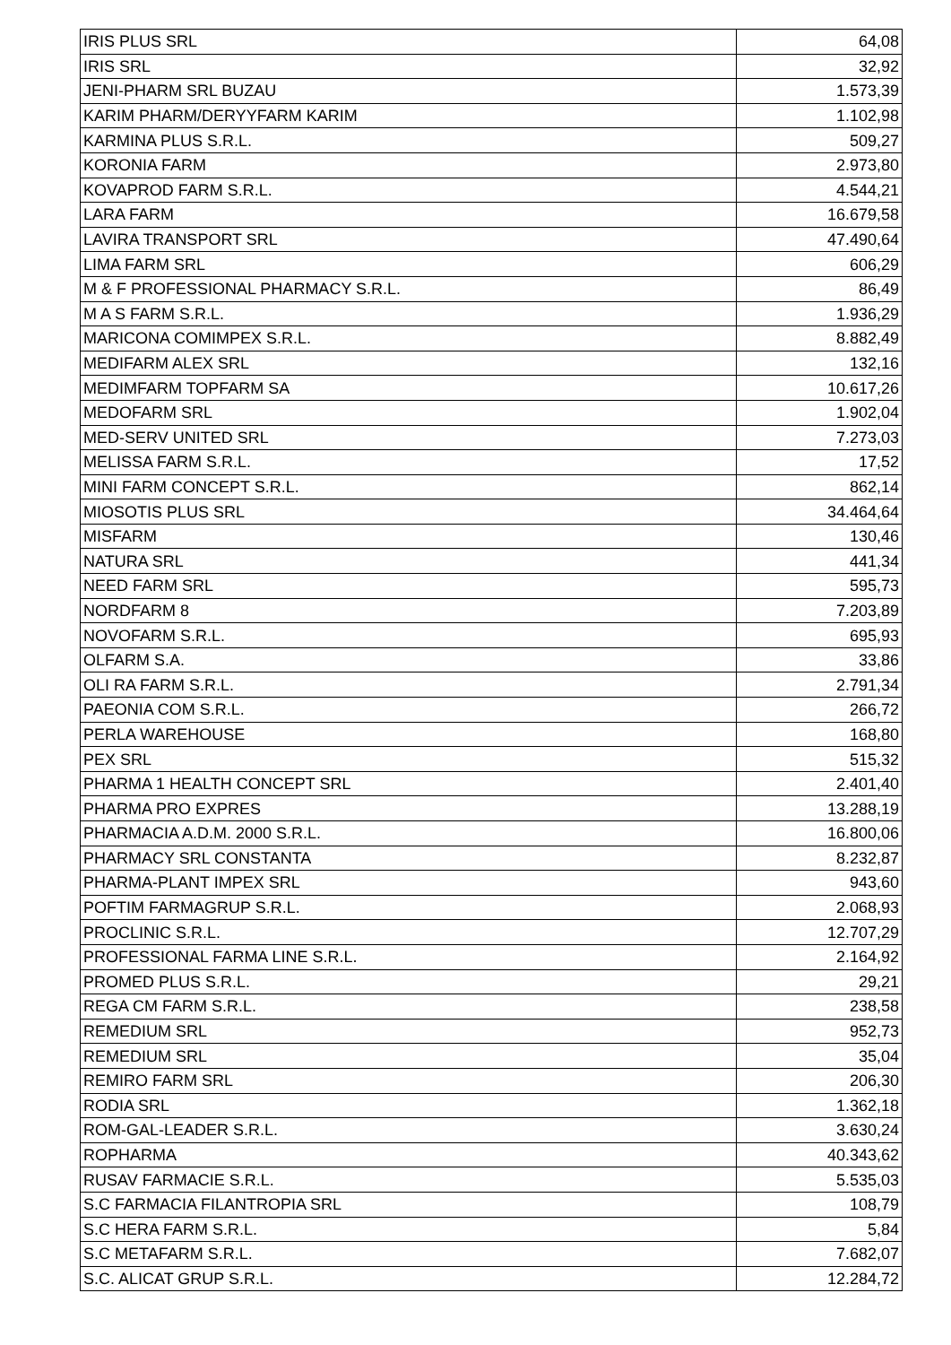| IRIS PLUS SRL | 64,08 |
| IRIS SRL | 32,92 |
| JENI-PHARM SRL BUZAU | 1.573,39 |
| KARIM PHARM/DERYYFARM KARIM | 1.102,98 |
| KARMINA PLUS S.R.L. | 509,27 |
| KORONIA FARM | 2.973,80 |
| KOVAPROD FARM S.R.L. | 4.544,21 |
| LARA FARM | 16.679,58 |
| LAVIRA TRANSPORT SRL | 47.490,64 |
| LIMA FARM SRL | 606,29 |
| M & F PROFESSIONAL PHARMACY S.R.L. | 86,49 |
| M A S FARM S.R.L. | 1.936,29 |
| MARICONA COMIMPEX S.R.L. | 8.882,49 |
| MEDIFARM ALEX SRL | 132,16 |
| MEDIMFARM TOPFARM SA | 10.617,26 |
| MEDOFARM SRL | 1.902,04 |
| MED-SERV UNITED SRL | 7.273,03 |
| MELISSA FARM S.R.L. | 17,52 |
| MINI FARM CONCEPT S.R.L. | 862,14 |
| MIOSOTIS PLUS SRL | 34.464,64 |
| MISFARM | 130,46 |
| NATURA SRL | 441,34 |
| NEED FARM SRL | 595,73 |
| NORDFARM 8 | 7.203,89 |
| NOVOFARM S.R.L. | 695,93 |
| OLFARM S.A. | 33,86 |
| OLI RA FARM S.R.L. | 2.791,34 |
| PAEONIA COM S.R.L. | 266,72 |
| PERLA WAREHOUSE | 168,80 |
| PEX SRL | 515,32 |
| PHARMA 1 HEALTH CONCEPT SRL | 2.401,40 |
| PHARMA PRO EXPRES | 13.288,19 |
| PHARMACIA A.D.M. 2000 S.R.L. | 16.800,06 |
| PHARMACY SRL CONSTANTA | 8.232,87 |
| PHARMA-PLANT IMPEX SRL | 943,60 |
| POFTIM FARMAGRUP S.R.L. | 2.068,93 |
| PROCLINIC S.R.L. | 12.707,29 |
| PROFESSIONAL FARMA LINE S.R.L. | 2.164,92 |
| PROMED PLUS S.R.L. | 29,21 |
| REGA CM FARM S.R.L. | 238,58 |
| REMEDIUM SRL | 952,73 |
| REMEDIUM SRL | 35,04 |
| REMIRO FARM SRL | 206,30 |
| RODIA SRL | 1.362,18 |
| ROM-GAL-LEADER S.R.L. | 3.630,24 |
| ROPHARMA | 40.343,62 |
| RUSAV FARMACIE S.R.L. | 5.535,03 |
| S.C FARMACIA FILANTROPIA SRL | 108,79 |
| S.C HERA FARM S.R.L. | 5,84 |
| S.C METAFARM S.R.L. | 7.682,07 |
| S.C. ALICAT GRUP S.R.L. | 12.284,72 |